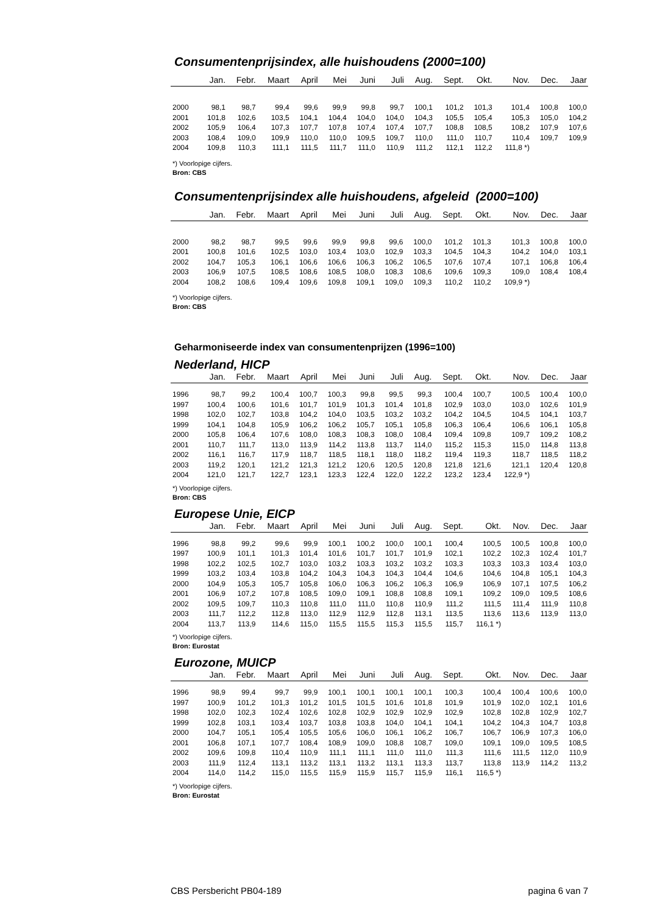Consumentenprijsindex, alle huishoudens (2000=100)
| | Jan. | Febr. | Maart | April | Mei | Juni | Juli | Aug. | Sept. | Okt. | Nov. | Dec. | Jaar |
| --- | --- | --- | --- | --- | --- | --- | --- | --- | --- | --- | --- | --- | --- |
| 2000 | 98,1 | 98,7 | 99,4 | 99,6 | 99,9 | 99,8 | 99,7 | 100,1 | 101,2 | 101,3 | 101,4 | 100,8 | 100,0 |
| 2001 | 101,8 | 102,6 | 103,5 | 104,1 | 104,4 | 104,0 | 104,0 | 104,3 | 105,5 | 105,4 | 105,3 | 105,0 | 104,2 |
| 2002 | 105,9 | 106,4 | 107,3 | 107,7 | 107,8 | 107,4 | 107,4 | 107,7 | 108,8 | 108,5 | 108,2 | 107,9 | 107,6 |
| 2003 | 108,4 | 109,0 | 109,9 | 110,0 | 110,0 | 109,5 | 109,7 | 110,0 | 111,0 | 110,7 | 110,4 | 109,7 | 109,9 |
| 2004 | 109,8 | 110,3 | 111,1 | 111,5 | 111,7 | 111,0 | 110,9 | 111,2 | 112,1 | 112,2 | 111,8 *) | | |
*) Voorlopige cijfers.
Bron: CBS
Consumentenprijsindex alle huishoudens, afgeleid (2000=100)
| | Jan. | Febr. | Maart | April | Mei | Juni | Juli | Aug. | Sept. | Okt. | Nov. | Dec. | Jaar |
| --- | --- | --- | --- | --- | --- | --- | --- | --- | --- | --- | --- | --- | --- |
| 2000 | 98,2 | 98,7 | 99,5 | 99,6 | 99,9 | 99,8 | 99,6 | 100,0 | 101,2 | 101,3 | 101,3 | 100,8 | 100,0 |
| 2001 | 100,8 | 101,6 | 102,5 | 103,0 | 103,4 | 103,0 | 102,9 | 103,3 | 104,5 | 104,3 | 104,2 | 104,0 | 103,1 |
| 2002 | 104,7 | 105,3 | 106,1 | 106,6 | 106,6 | 106,3 | 106,2 | 106,5 | 107,6 | 107,4 | 107,1 | 106,8 | 106,4 |
| 2003 | 106,9 | 107,5 | 108,5 | 108,6 | 108,5 | 108,0 | 108,3 | 108,6 | 109,6 | 109,3 | 109,0 | 108,4 | 108,4 |
| 2004 | 108,2 | 108,6 | 109,4 | 109,6 | 109,8 | 109,1 | 109,0 | 109,3 | 110,2 | 110,2 | 109,9 *) | | |
*) Voorlopige cijfers.
Bron: CBS
Geharmoniseerde index van consumentenprijzen (1996=100)
Nederland, HICP
| | Jan. | Febr. | Maart | April | Mei | Juni | Juli | Aug. | Sept. | Okt. | Nov. | Dec. | Jaar |
| --- | --- | --- | --- | --- | --- | --- | --- | --- | --- | --- | --- | --- | --- |
| 1996 | 98,7 | 99,2 | 100,4 | 100,7 | 100,3 | 99,8 | 99,5 | 99,3 | 100,4 | 100,7 | 100,5 | 100,4 | 100,0 |
| 1997 | 100,4 | 100,6 | 101,6 | 101,7 | 101,9 | 101,3 | 101,4 | 101,8 | 102,9 | 103,0 | 103,0 | 102,6 | 101,9 |
| 1998 | 102,0 | 102,7 | 103,8 | 104,2 | 104,0 | 103,5 | 103,2 | 103,2 | 104,2 | 104,5 | 104,5 | 104,1 | 103,7 |
| 1999 | 104,1 | 104,8 | 105,9 | 106,2 | 106,2 | 105,7 | 105,1 | 105,8 | 106,3 | 106,4 | 106,6 | 106,1 | 105,8 |
| 2000 | 105,8 | 106,4 | 107,6 | 108,0 | 108,3 | 108,3 | 108,0 | 108,4 | 109,4 | 109,8 | 109,7 | 109,2 | 108,2 |
| 2001 | 110,7 | 111,7 | 113,0 | 113,9 | 114,2 | 113,8 | 113,7 | 114,0 | 115,2 | 115,3 | 115,0 | 114,8 | 113,8 |
| 2002 | 116,1 | 116,7 | 117,9 | 118,7 | 118,5 | 118,1 | 118,0 | 118,2 | 119,4 | 119,3 | 118,7 | 118,5 | 118,2 |
| 2003 | 119,2 | 120,1 | 121,2 | 121,3 | 121,2 | 120,6 | 120,5 | 120,8 | 121,8 | 121,6 | 121,1 | 120,4 | 120,8 |
| 2004 | 121,0 | 121,7 | 122,7 | 123,1 | 123,3 | 122,4 | 122,0 | 122,2 | 123,2 | 123,4 | 122,9 *) | | |
*) Voorlopige cijfers.
Bron: CBS
Europese Unie, EICP
| | Jan. | Febr. | Maart | April | Mei | Juni | Juli | Aug. | Sept. | Okt. | Nov. | Dec. | Jaar |
| --- | --- | --- | --- | --- | --- | --- | --- | --- | --- | --- | --- | --- | --- |
| 1996 | 98,8 | 99,2 | 99,6 | 99,9 | 100,1 | 100,2 | 100,0 | 100,1 | 100,4 | 100,5 | 100,5 | 100,8 | 100,0 |
| 1997 | 100,9 | 101,1 | 101,3 | 101,4 | 101,6 | 101,7 | 101,7 | 101,9 | 102,1 | 102,2 | 102,3 | 102,4 | 101,7 |
| 1998 | 102,2 | 102,5 | 102,7 | 103,0 | 103,2 | 103,3 | 103,2 | 103,2 | 103,3 | 103,3 | 103,3 | 103,4 | 103,0 |
| 1999 | 103,2 | 103,4 | 103,8 | 104,2 | 104,3 | 104,3 | 104,3 | 104,4 | 104,6 | 104,6 | 104,8 | 105,1 | 104,3 |
| 2000 | 104,9 | 105,3 | 105,7 | 105,8 | 106,0 | 106,3 | 106,2 | 106,3 | 106,9 | 106,9 | 107,1 | 107,5 | 106,2 |
| 2001 | 106,9 | 107,2 | 107,8 | 108,5 | 109,0 | 109,1 | 108,8 | 108,8 | 109,1 | 109,2 | 109,0 | 109,5 | 108,6 |
| 2002 | 109,5 | 109,7 | 110,3 | 110,8 | 111,0 | 111,0 | 110,8 | 110,9 | 111,2 | 111,5 | 111,4 | 111,9 | 110,8 |
| 2003 | 111,7 | 112,2 | 112,8 | 113,0 | 112,9 | 112,9 | 112,8 | 113,1 | 113,5 | 113,6 | 113,6 | 113,9 | 113,0 |
| 2004 | 113,7 | 113,9 | 114,6 | 115,0 | 115,5 | 115,5 | 115,3 | 115,5 | 115,7 | 116,1 *) | | | |
*) Voorlopige cijfers.
Bron: Eurostat
Eurozone, MUICP
| | Jan. | Febr. | Maart | April | Mei | Juni | Juli | Aug. | Sept. | Okt. | Nov. | Dec. | Jaar |
| --- | --- | --- | --- | --- | --- | --- | --- | --- | --- | --- | --- | --- | --- |
| 1996 | 98,9 | 99,4 | 99,7 | 99,9 | 100,1 | 100,1 | 100,1 | 100,1 | 100,3 | 100,4 | 100,4 | 100,6 | 100,0 |
| 1997 | 100,9 | 101,2 | 101,3 | 101,2 | 101,5 | 101,5 | 101,6 | 101,8 | 101,9 | 101,9 | 102,0 | 102,1 | 101,6 |
| 1998 | 102,0 | 102,3 | 102,4 | 102,6 | 102,8 | 102,9 | 102,9 | 102,9 | 102,9 | 102,8 | 102,8 | 102,9 | 102,7 |
| 1999 | 102,8 | 103,1 | 103,4 | 103,7 | 103,8 | 103,8 | 104,0 | 104,1 | 104,1 | 104,2 | 104,3 | 104,7 | 103,8 |
| 2000 | 104,7 | 105,1 | 105,4 | 105,5 | 105,6 | 106,0 | 106,1 | 106,2 | 106,7 | 106,7 | 106,9 | 107,3 | 106,0 |
| 2001 | 106,8 | 107,1 | 107,7 | 108,4 | 108,9 | 109,0 | 108,8 | 108,7 | 109,0 | 109,1 | 109,0 | 109,5 | 108,5 |
| 2002 | 109,6 | 109,8 | 110,4 | 110,9 | 111,1 | 111,1 | 111,0 | 111,0 | 111,3 | 111,6 | 111,5 | 112,0 | 110,9 |
| 2003 | 111,9 | 112,4 | 113,1 | 113,2 | 113,1 | 113,2 | 113,1 | 113,3 | 113,7 | 113,8 | 113,9 | 114,2 | 113,2 |
| 2004 | 114,0 | 114,2 | 115,0 | 115,5 | 115,9 | 115,9 | 115,7 | 115,9 | 116,1 | 116,5 *) | | | |
*) Voorlopige cijfers.
Bron: Eurostat
CBS Persbericht PB04-189 pagina 6 van 7